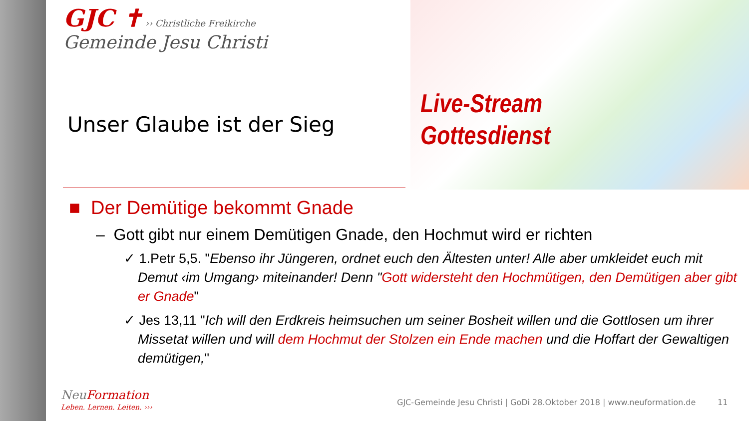GJC ✝ ›› Christliche Freikirche
Gemeinde Jesu Christi
Unser Glaube ist der Sieg
Live-Stream
Gottesdienst
■ Der Demütige bekommt Gnade
– Gott gibt nur einem Demütigen Gnade, den Hochmut wird er richten
✓ 1.Petr 5,5. "Ebenso ihr Jüngeren, ordnet euch den Ältesten unter! Alle aber umkleidet euch mit Demut ‹im Umgang› miteinander! Denn "Gott widersteht den Hochmütigen, den Demütigen aber gibt er Gnade"
✓ Jes 13,11 "Ich will den Erdkreis heimsuchen um seiner Bosheit willen und die Gottlosen um ihrer Missetat willen und will dem Hochmut der Stolzen ein Ende machen und die Hoffart der Gewaltigen demütigen,"
NeuFormation
Leben. Lernen. Leiten. ›››
GJC-Gemeinde Jesu Christi | GoDi 28.Oktober 2018 | www.neuformation.de
11